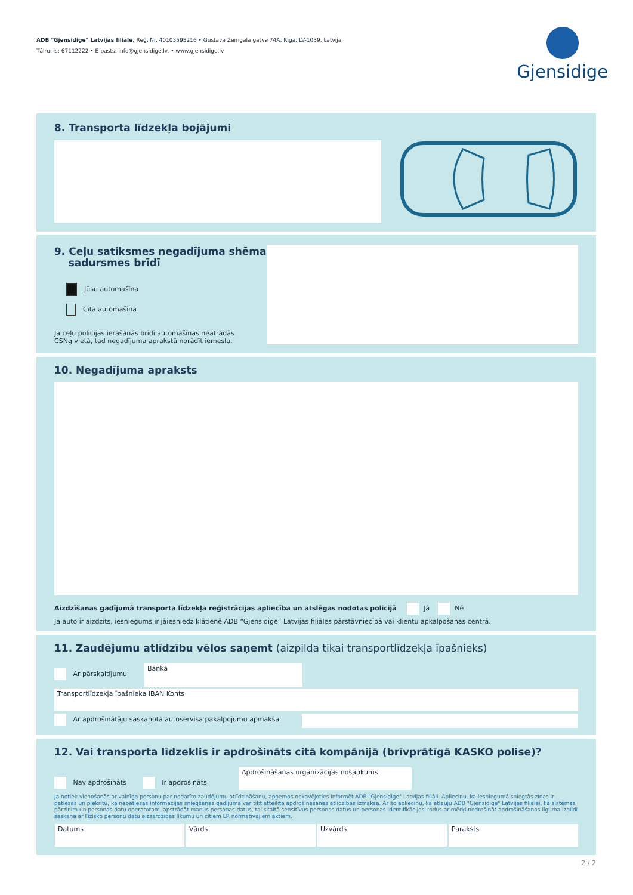ADB "Gjensidige" Latvijas filiāle, Reģ. Nr. 40103595216 • Gustava Zemgala gatve 74A, Rīga, LV-1039, Latvija
Tālrunis: 67112222 • E-pasts: info@gjensidige.lv. • www.gjensidige.lv
Gjensidige
8. Transporta līdzekļa bojājumi
9. Ceļu satiksmes negadījuma shēma
sadursmes brīdī
Jūsu automašīna
Cita automašīna
Ja ceļu policijas ierašanās brīdī automašīnas neatradās
CSNg vietā, tad negadījuma aprakstā norādīt iemeslu.
10. Negadījuma apraksts
Aizdzīšanas gadījumā transporta līdzekļa reģistrācijas apliecība un atslēgas nodotas policijā Jā Nē
Ja auto ir aizdzīts, iesniegums ir jāiesniedz klātienē ADB “Gjensidige” Latvijas filiāles pārstāvniecībā vai klientu apkalpošanas centrā.
11. Zaudējumu atlīdzību vēlos saņemt (aizpilda tikai transportlīdzekļa īpašnieks)
Ar pārskaitījumu
Banka
Transportlīdzekļa īpašnieka IBAN Konts
Ar apdrošinātāju saskaņota autoservisa pakalpojumu apmaksa
12. Vai transporta līdzeklis ir apdrošināts citā kompānijā (brīvprātīgā KASKO polise)?
Nav apdrošināts Ir apdrošināts
Apdrošināšanas organizācijas nosaukums
Ja notiek vienošanās ar vainīgo personu par nodarīto zaudējumu atlīdzināšanu, apņemos nekavējoties informēt ADB "Gjensidige" Latvijas filiāli. Apliecinu, ka iesniegumā sniegtās ziņas ir patiesas un piekrītu, ka nepatiesas informācijas sniegšanas gadījumā var tikt atteikta apdrošināšanas atlīdzības izmaksa. Ar šo apliecinu, ka atļauju ADB "Gjensidige" Latvijas filiālei, kā sistēmas pārzinim un personas datu operatoram, apstrādāt manus personas datus, tai skaitā sensitīvus personas datus un personas identifikācijas kodus ar mērķi nodrošināt apdrošināšanas līguma izpildi saskaņā ar Fizisko personu datu aizsardzības likumu un citiem LR normatīvajiem aktiem.
Datums
Vārds Uzvārds Paraksts
2 / 2